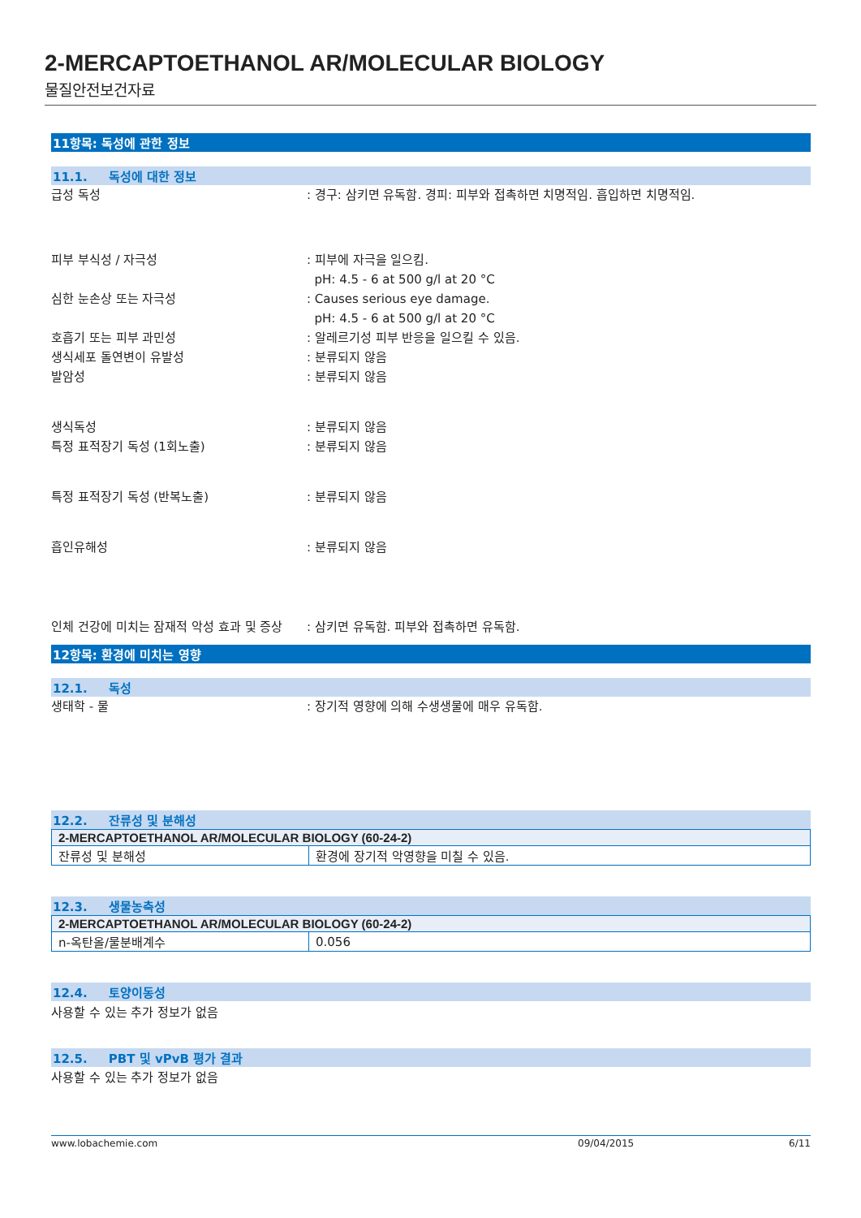2-MERCAPTOETHANOL AR/MOLECULAR BIOLOGY
물질안전보건자료
11항목: 독성에 관한 정보
11.1. 독성에 대한 정보
급성 독성 : 경구: 삼키면 유독함. 경피: 피부와 접촉하면 치명적임. 흡입하면 치명적임.
피부 부식성 / 자극성 : 피부에 자극을 일으킴.
pH: 4.5 - 6 at 500 g/l at 20 °C
심한 눈손상 또는 자극성 : Causes serious eye damage.
pH: 4.5 - 6 at 500 g/l at 20 °C
호흡기 또는 피부 과민성 : 알레르기성 피부 반응을 일으킬 수 있음.
생식세포 돌연변이 유발성 : 분류되지 않음
발암성 : 분류되지 않음
생식독성 : 분류되지 않음
특정 표적장기 독성 (1회노출) : 분류되지 않음
특정 표적장기 독성 (반복노출) : 분류되지 않음
흡인유해성 : 분류되지 않음
인체 건강에 미치는 잠재적 악성 효과 및 증상
: 삼키면 유독함. 피부와 접촉하면 유독함.
12항목: 환경에 미치는 영향
12.1. 독성
생태학 - 물 : 장기적 영향에 의해 수생생물에 매우 유독함.
12.2. 잔류성 및 분해성
| 2-MERCAPTOETHANOL AR/MOLECULAR BIOLOGY (60-24-2) | |
| --- | --- |
| 잔류성 및 분해성 | 환경에 장기적 악영향을 미칠 수 있음. |
12.3. 생물농축성
| 2-MERCAPTOETHANOL AR/MOLECULAR BIOLOGY (60-24-2) | |
| --- | --- |
| n-옥탄올/물분배계수 | 0.056 |
12.4. 토양이동성
사용할 수 있는 추가 정보가 없음
12.5. PBT 및 vPvB 평가 결과
사용할 수 있는 추가 정보가 없음
www.lobachemie.com 09/04/2015 6/11